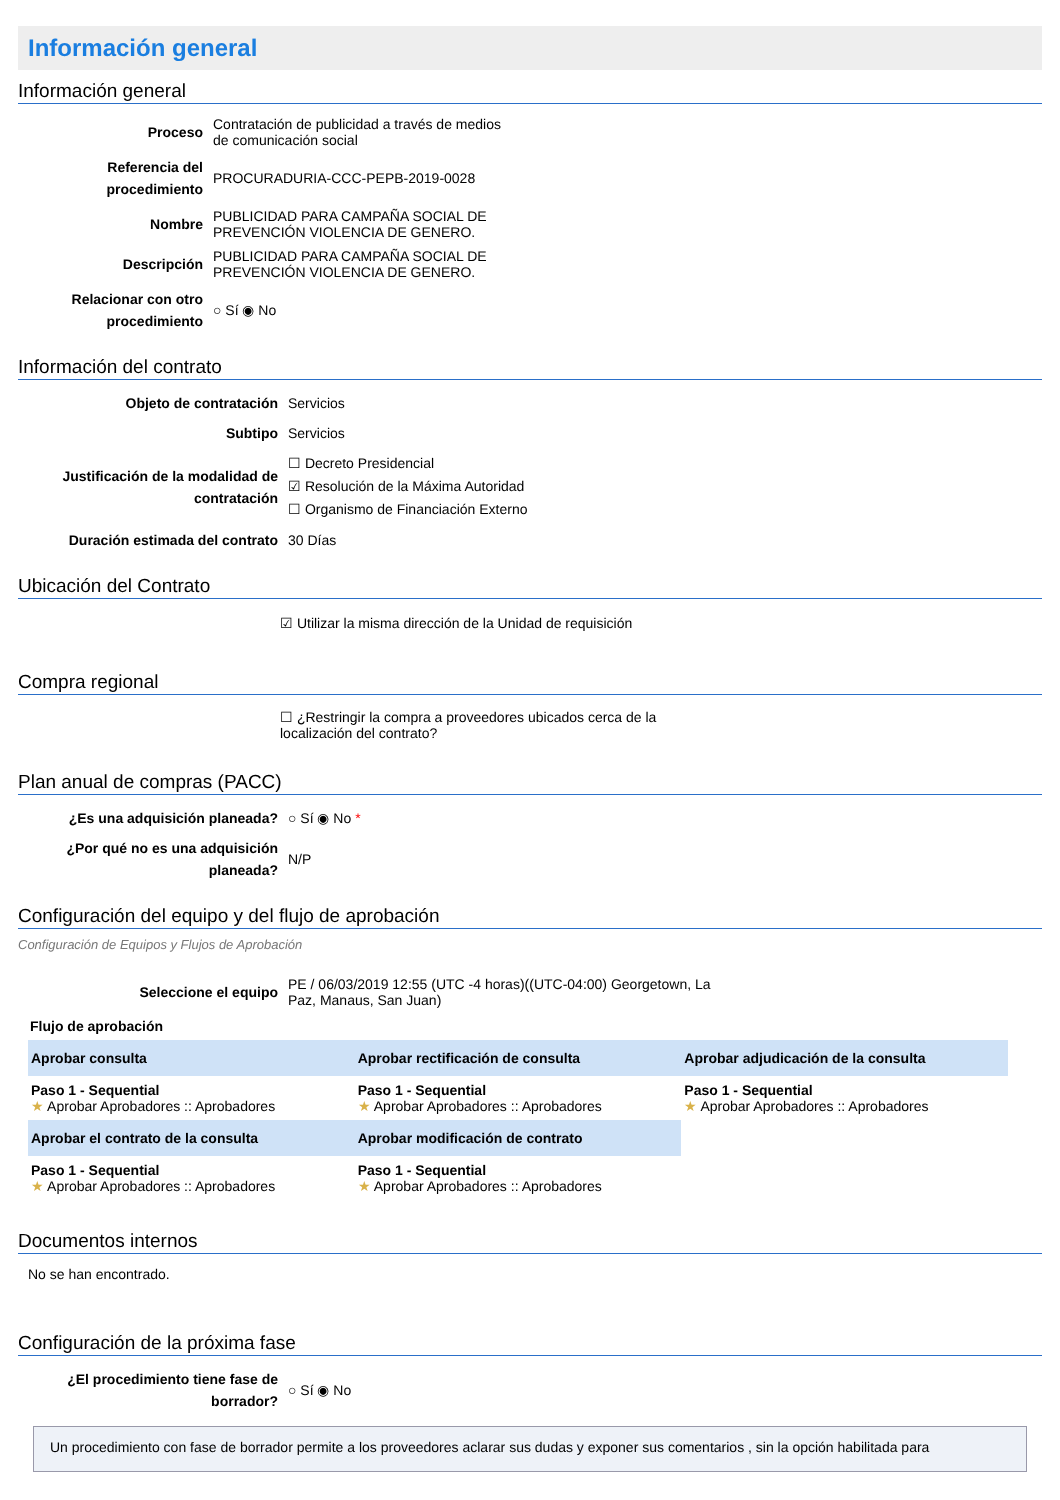Información general
Información general
| Proceso | Contratación de publicidad a través de medios de comunicación social |
| Referencia del procedimiento | PROCURADURIA-CCC-PEPB-2019-0028 |
| Nombre | PUBLICIDAD PARA CAMPAÑA SOCIAL DE PREVENCIÓN VIOLENCIA DE GENERO. |
| Descripción | PUBLICIDAD PARA CAMPAÑA SOCIAL DE PREVENCIÓN VIOLENCIA DE GENERO. |
| Relacionar con otro procedimiento | ○ Sí ◉ No |
Información del contrato
| Objeto de contratación | Servicios |
| Subtipo | Servicios |
| Justificación de la modalidad de contratación | ☐ Decreto Presidencial ☑ Resolución de la Máxima Autoridad ☐ Organismo de Financiación Externo |
| Duración estimada del contrato | 30 Días |
Ubicación del Contrato
☑ Utilizar la misma dirección de la Unidad de requisición
Compra regional
☐ ¿Restringir la compra a proveedores ubicados cerca de la localización del contrato?
Plan anual de compras (PACC)
| ¿Es una adquisición planeada? | ○ Sí ◉ No * |
| ¿Por qué no es una adquisición planeada? | N/P |
Configuración del equipo y del flujo de aprobación
Configuración de Equipos y Flujos de Aprobación
| Seleccione el equipo | PE / 06/03/2019 12:55 (UTC -4 horas)((UTC-04:00) Georgetown, La Paz, Manaus, San Juan) |
Flujo de aprobación
| Aprobar consulta | Aprobar rectificación de consulta | Aprobar adjudicación de la consulta |
| --- | --- | --- |
| Paso 1 - Sequential ★ Aprobar Aprobadores :: Aprobadores | Paso 1 - Sequential ★ Aprobar Aprobadores :: Aprobadores | Paso 1 - Sequential ★ Aprobar Aprobadores :: Aprobadores |
| Aprobar el contrato de la consulta | Aprobar modificación de contrato | |
| Paso 1 - Sequential ★ Aprobar Aprobadores :: Aprobadores | Paso 1 - Sequential ★ Aprobar Aprobadores :: Aprobadores | |
Documentos internos
No se han encontrado.
Configuración de la próxima fase
| ¿El procedimiento tiene fase de borrador? | ○ Sí ◉ No |
Un procedimiento con fase de borrador permite a los proveedores aclarar sus dudas y exponer sus comentarios , sin la opción habilitada para